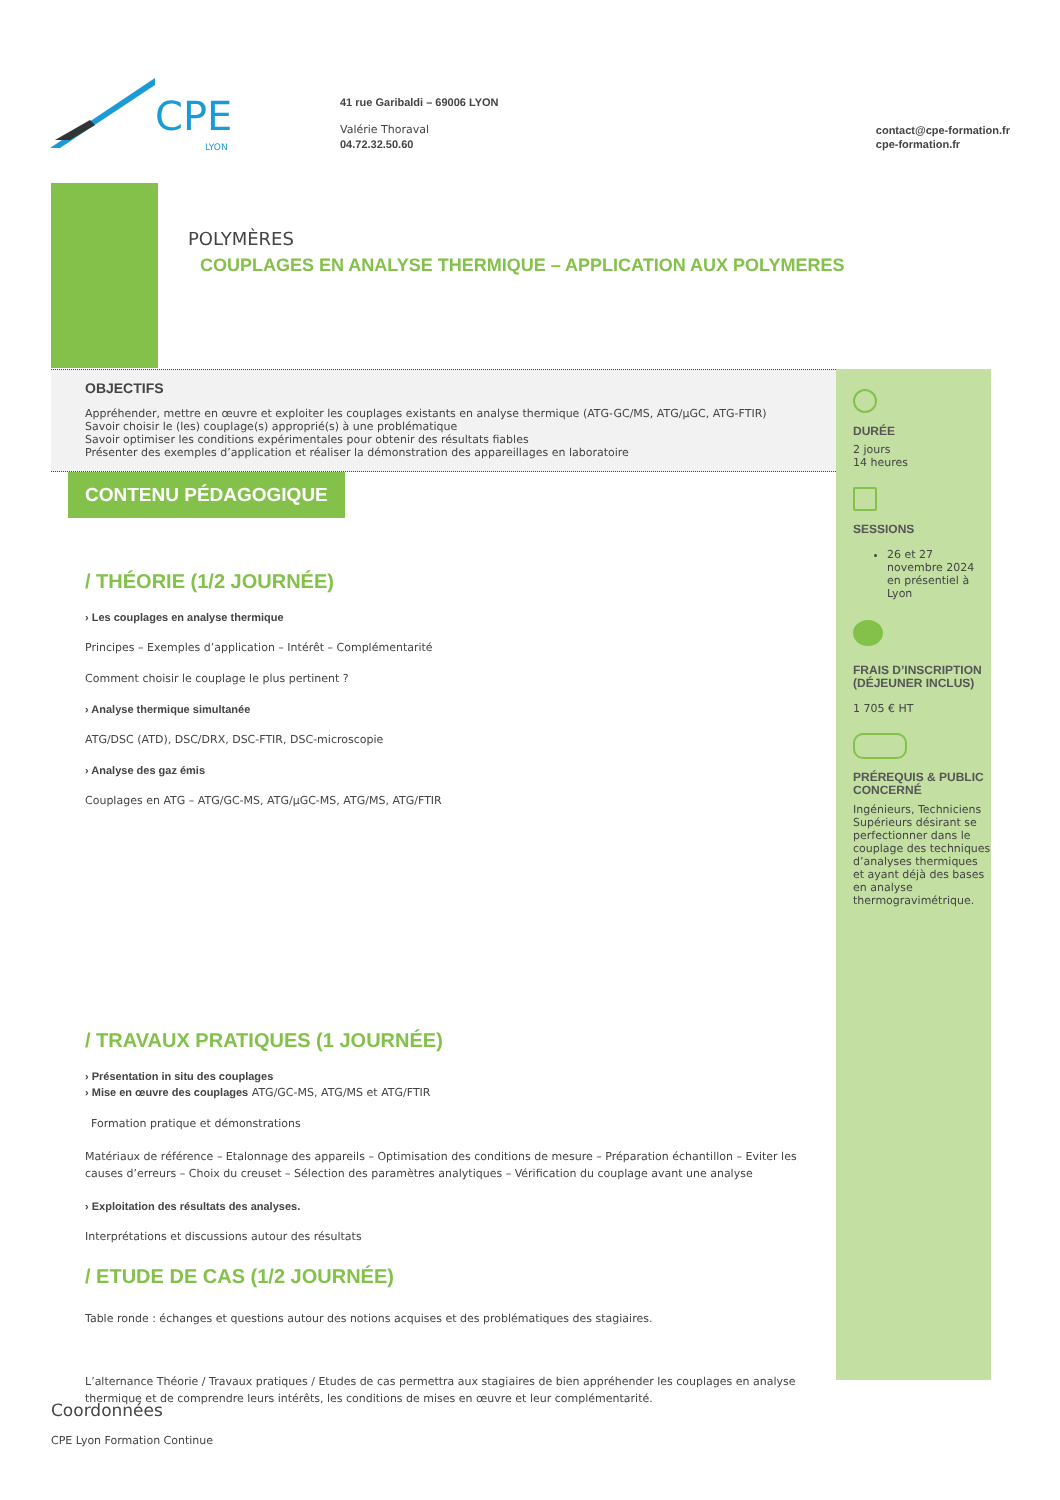CPE
LYON
41 rue Garibaldi – 69006 LYON
Valérie Thoraval
04.72.32.50.60
contact@cpe-formation.fr
cpe-formation.fr
POLYMÈRES
COUPLAGES EN ANALYSE THERMIQUE – APPLICATION AUX POLYMERES
OBJECTIFS
Appréhender, mettre en œuvre et exploiter les couplages existants en analyse thermique (ATG-GC/MS, ATG/μGC, ATG-FTIR)
Savoir choisir le (les) couplage(s) approprié(s) à une problématique
Savoir optimiser les conditions expérimentales pour obtenir des résultats fiables
Présenter des exemples d’application et réaliser la démonstration des appareillages en laboratoire
CONTENU PÉDAGOGIQUE
/ THÉORIE (1/2 JOURNÉE)
› Les couplages en analyse thermique
Principes – Exemples d’application – Intérêt – Complémentarité
Comment choisir le couplage le plus pertinent ?
› Analyse thermique simultanée
ATG/DSC (ATD), DSC/DRX, DSC-FTIR, DSC-microscopie
› Analyse des gaz émis
Couplages en ATG – ATG/GC-MS, ATG/μGC-MS, ATG/MS, ATG/FTIR
/ TRAVAUX PRATIQUES (1 JOURNÉE)
› Présentation in situ des couplages
› Mise en œuvre des couplages ATG/GC-MS, ATG/MS et ATG/FTIR
Formation pratique et démonstrations
Matériaux de référence – Etalonnage des appareils – Optimisation des conditions de mesure – Préparation échantillon – Eviter les causes d’erreurs – Choix du creuset – Sélection des paramètres analytiques – Vérification du couplage avant une analyse
› Exploitation des résultats des analyses.
Interprétations et discussions autour des résultats
/ ETUDE DE CAS (1/2 JOURNÉE)
Table ronde : échanges et questions autour des notions acquises et des problématiques des stagiaires.
L’alternance Théorie / Travaux pratiques / Etudes de cas permettra aux stagiaires de bien appréhender les couplages en analyse thermique et de comprendre leurs intérêts, les conditions de mises en œuvre et leur complémentarité.
DURÉE
2 jours
14 heures
SESSIONS
26 et 27 novembre 2024 en présentiel à Lyon
FRAIS D’INSCRIPTION (DÉJEUNER INCLUS)
1 705 € HT
PRÉREQUIS & PUBLIC CONCERNÉ
Ingénieurs, Techniciens Supérieurs désirant se perfectionner dans le couplage des techniques d’analyses thermiques et ayant déjà des bases en analyse thermogravimétrique.
Coordonnées
CPE Lyon Formation Continue